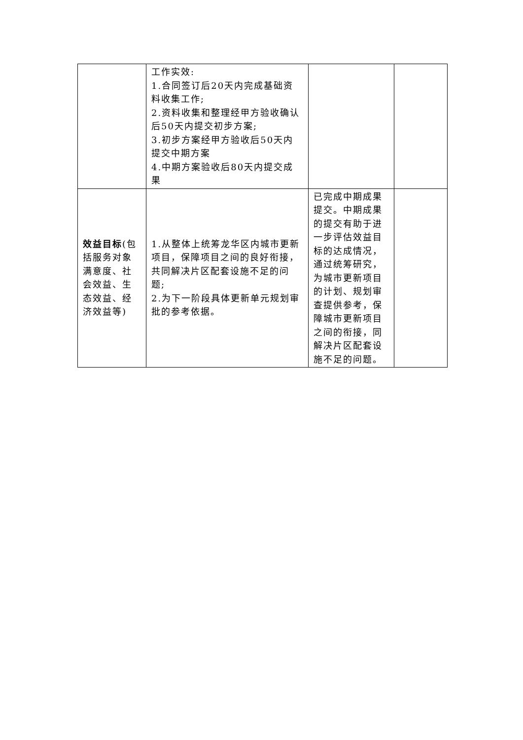| | 工作实效: 1.合同签订后20天内完成基础资料收集工作; 2.资料收集和整理经甲方验收确认后50天内提交初步方案; 3.初步方案经甲方验收后50天内提交中期方案 4.中期方案验收后80天内提交成果 | | |
| 效益目标 (包括服务对象满意度、社会效益、生态效益、经济效益等) | 1.从整体上统筹龙华区内城市更新项目，保障项目之间的良好衔接，共同解决片区配套设施不足的问题; 2.为下一阶段具体更新单元规划审批的参考依据。 | 已完成中期成果提交。中期成果的提交有助于进一步评估效益目标的达成情况，通过统筹研究，为城市更新项目的计划、规划审查提供参考，保障城市更新项目之间的衔接，同解决片区配套设施不足的问题。 | |